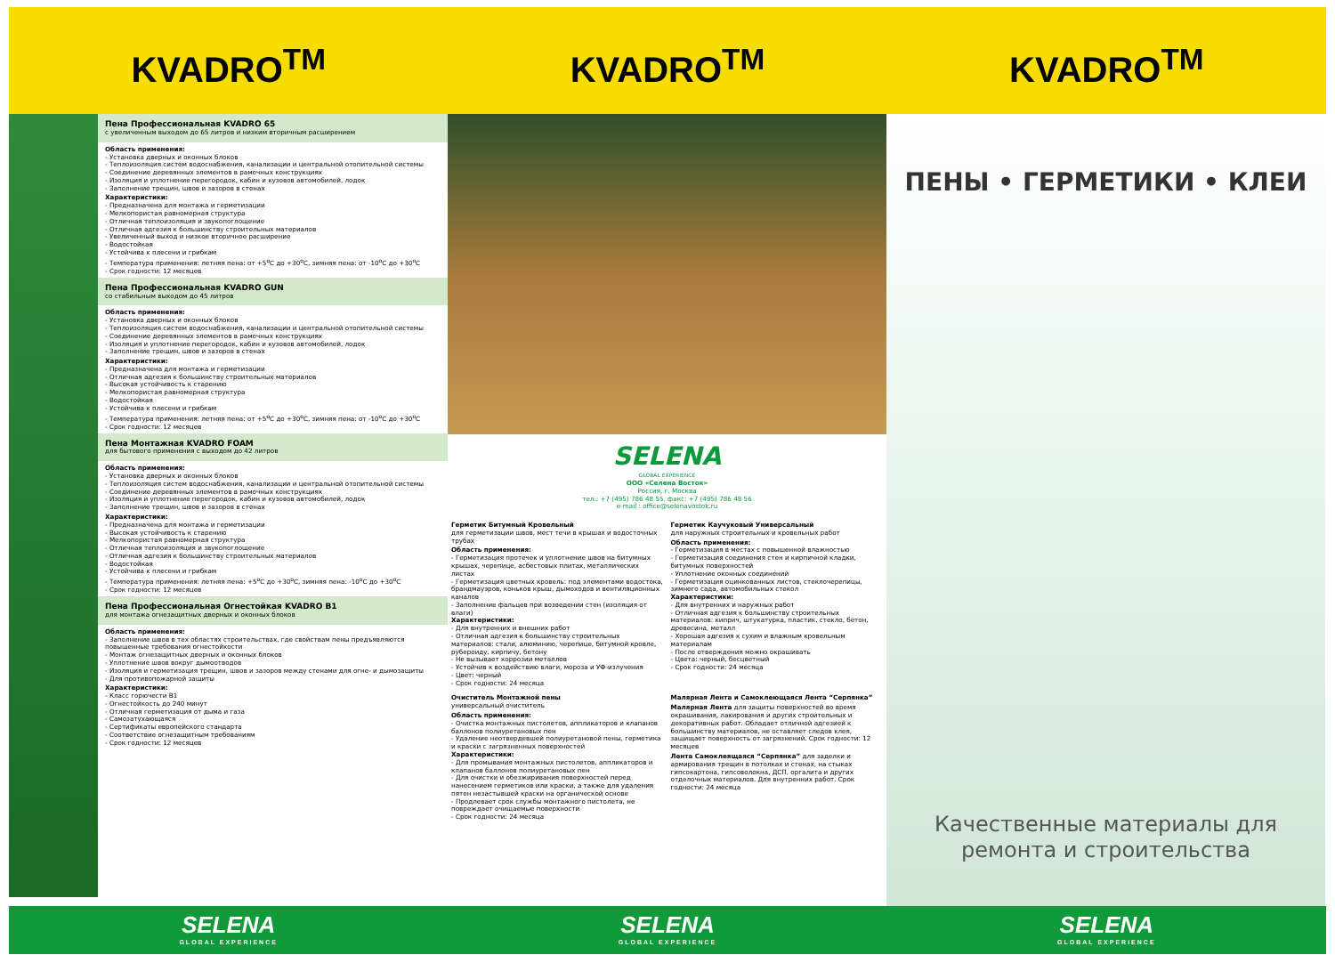KVADRO<sup>TM</sup> KVADRO<sup>TM</sup> KVADRO<sup>TM</sup>
Пена Профессиональная KVADRO 65
с увеличенным выходом до 65 литров и низким вторичным расширением
Область применения:
- Установка дверных и оконных блоков
- Теплоизоляция систем водоснабжения, канализации и центральной отопительной системы
- Соединение деревянных элементов в рамочных конструкциях
- Изоляция и уплотнение перегородок, кабин и кузовов автомобилей, лодок
- Заполнение трещин, швов и зазоров в стенах
Характеристики:
- Предназначена для монтажа и герметизации
- Мелкопористая равномерная структура
- Отличная теплоизоляция и звукопоглощение
- Отличная адгезия к большинству строительных материалов
- Увеличенный выход и низкое вторичное расширение
- Водостойкая
- Устойчива к плесени и грибкам
- Температура применения: летняя пена: от +5<sup>о</sup>С до +30<sup>о</sup>С, зимняя пена: от -10<sup>о</sup>С до +30<sup>о</sup>С
- Срок годности: 12 месяцев
Пена Профессиональная KVADRO GUN
со стабильным выходом до 45 литров
Область применения:
- Установка дверных и оконных блоков
- Теплоизоляция систем водоснабжения, канализации и центральной отопительной системы
- Соединение деревянных элементов в рамочных конструкциях
- Изоляция и уплотнение перегородок, кабин и кузовов автомобилей, лодок
- Заполнение трещин, швов и зазоров в стенах
Характеристики:
- Предназначена для монтажа и герметизации
- Отличная адгезия к большинству строительных материалов
- Высокая устойчивость к старению
- Мелкопористая равномерная структура
- Водостойкая
- Устойчива к плесени и грибкам
- Температура применения: летняя пена: от +5<sup>о</sup>С до +30<sup>о</sup>С, зимняя пена: от -10<sup>о</sup>С до +30<sup>о</sup>С
- Срок годности: 12 месяцев
Пена Монтажная KVADRO FOAM
для бытового применения с выходом до 42 литров
Область применения:
- Установка дверных и оконных блоков
- Теплоизоляция систем водоснабжения, канализации и центральной отопительной системы
- Соединение деревянных элементов в рамочных конструкциях
- Изоляция и уплотнение перегородок, кабин и кузовов автомобилей, лодок
- Заполнение трещин, швов и зазоров в стенах
Характеристики:
- Предназначена для монтажа и герметизации
- Высокая устойчивость к старению
- Мелкопористая равномерная структура
- Отличная теплоизоляция и звукопоглощение
- Отличная адгезия к большинству строительных материалов
- Водостойкая
- Устойчива к плесени и грибкам
- Температура применения: летняя пена: +5<sup>о</sup>С до +30<sup>о</sup>С, зимняя пена: -10<sup>о</sup>С до +30<sup>о</sup>С
- Срок годности: 12 месяцев
Пена Профессиональная Огнестойкая KVADRO B1
для монтажа огнезащитных дверных и оконных блоков
Область применения:
- Заполнение швов в тех областях строительствах, где свойствам пены предъявляются повышенные требования огнестойкости
- Монтаж огнезащитных дверных и оконных блоков
- Уплотнение швов вокруг дымоотводов
- Изоляция и герметизация трещин, швов и зазоров между стенами для огне- и дымозащиты
- Для противопожарной защиты
Характеристики:
- Класс горючести B1
- Огнестойкость до 240 минут
- Отличная герметизация от дыма и газа
- Самозатухающаяся
- Сертификаты европейского стандарта
- Соответствие огнезащитным требованиям
- Срок годности: 12 месяцев
SELENA
GLOBAL EXPERIENCE
ООО «Селена Восток»
Россия, г. Москва
тел.: +7 (495) 786 48 55, факс: +7 (495) 786 48 56
e-mail : office@selenavostok.ru
Герметик Битумный Кровельный
для герметизации швов, мест течи в крышах и водосточных трубах
Область применения:
- Герметизация протечек и уплотнение швов на битумных крышах, черепице, асбестовых плитах, металлических листах
- Герметизация цветных кровель: под элементами водостока, брандмауэров, коньков крыш, дымоходов и вентиляционных каналов
- Заполнение фальцев при возведении стен (изоляция от влаги)
Характеристики:
- Для внутренних и внешних работ
- Отличная адгезия к большинству строительных материалов: стали, алюминию, черепице, битумной кровле, рубероиду, кирпичу, бетону
- Не вызывает коррозии металлов
- Устойчив к воздействию влаги, мороза и УФ-излучения
- Цвет: черный
- Срок годности: 24 месяца
Герметик Каучуковый Универсальный
для наружных строительных и кровельных работ
Область применения:
- Герметизация в местах с повышенной влажностью
- Герметизация соединения стен и кирпичной кладки, битумных поверхностей
- Уплотнение оконных соединений
- Герметизация оцинкованных листов, стеклочерепицы, зимнего сада, автомобильных стекол
Характеристики:
- Для внутренних и наружных работ
- Отличная адгезия к большинству строительных материалов: киприч, штукатурка, пластик, стекло, бетон, древесина, металл
- Хорошая адгезия к сухим и влажным кровельным материалам
- После отверждения можно окрашивать
- Цвета: черный, бесцветный
- Срок годности: 24 месяца
Очиститель Монтажной пены
универсальный очиститель
Область применения:
- Очистка монтажных пистолетов, аппликаторов и клапанов баллонов полиуретановых пен
- Удаление неотвердевшей полиуретановой пены, герметика и краски с загрязненных поверхностей
Характеристики:
- Для промывания монтажных пистолетов, аппликаторов и клапанов баллонов полиуретановых пен
- Для очистки и обезжиривания поверхностей перед нанесением герметиков или краски, а также для удаления пятен незастывшей краски на органической основе
- Продлевает срок службы монтажного пистолета, не повреждает очищаемые поверхности
- Срок годности: 24 месяца
Малярная Лента и Самоклеющаяся Лента “Серпянка”
Малярная Лента для защиты поверхностей во время окрашивания, лакирования и других строительных и декоративных работ. Обладает отличной адгезией к большинству материалов, не оставляет следов клея, защищает поверхность от загрязнений. Срок годности: 12 месяцев
Лента Самоклеящаяся “Серпянка” для заделки и армирования трещин в потолках и стенах, на стыках гипсокартона, гипсоволокна, ДСП, оргалита и других отделочных материалов. Для внутренних работ. Срок годности: 24 месяца
ПЕНЫ • ГЕРМЕТИКИ • КЛЕИ
Качественные материалы для ремонта и строительства
SELENA
GLOBAL EXPERIENCE
SELENA
GLOBAL EXPERIENCE
SELENA
GLOBAL EXPERIENCE